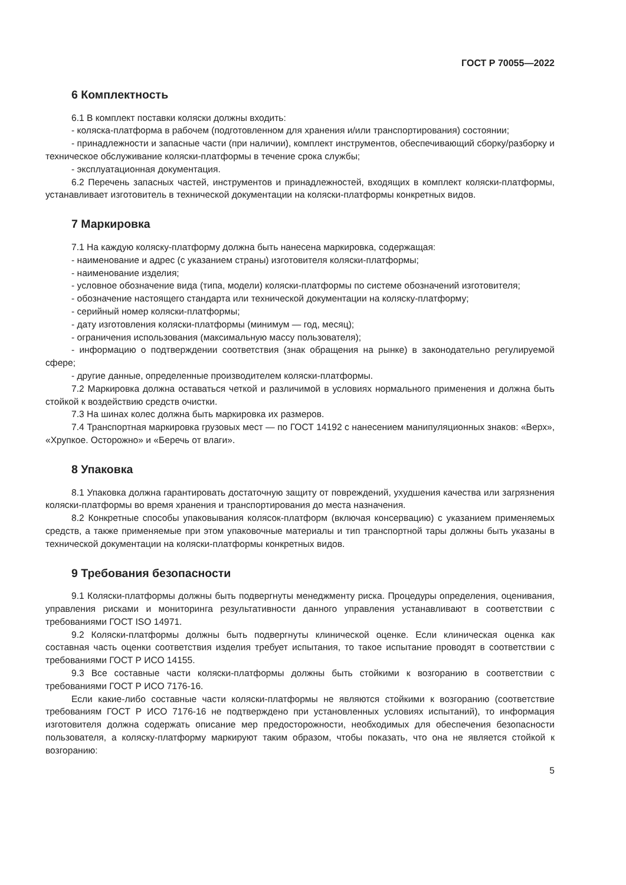ГОСТ Р 70055—2022
6 Комплектность
6.1 В комплект поставки коляски должны входить:
- коляска-платформа в рабочем (подготовленном для хранения и/или транспортирования) состоянии;
- принадлежности и запасные части (при наличии), комплект инструментов, обеспечивающий сборку/разборку и техническое обслуживание коляски-платформы в течение срока службы;
- эксплуатационная документация.
6.2 Перечень запасных частей, инструментов и принадлежностей, входящих в комплект коляски-платформы, устанавливает изготовитель в технической документации на коляски-платформы конкретных видов.
7 Маркировка
7.1 На каждую коляску-платформу должна быть нанесена маркировка, содержащая:
- наименование и адрес (с указанием страны) изготовителя коляски-платформы;
- наименование изделия;
- условное обозначение вида (типа, модели) коляски-платформы по системе обозначений изготовителя;
- обозначение настоящего стандарта или технической документации на коляску-платформу;
- серийный номер коляски-платформы;
- дату изготовления коляски-платформы (минимум — год, месяц);
- ограничения использования (максимальную массу пользователя);
- информацию о подтверждении соответствия (знак обращения на рынке) в законодательно регулируемой сфере;
- другие данные, определенные производителем коляски-платформы.
7.2 Маркировка должна оставаться четкой и различимой в условиях нормального применения и должна быть стойкой к воздействию средств очистки.
7.3 На шинах колес должна быть маркировка их размеров.
7.4 Транспортная маркировка грузовых мест — по ГОСТ 14192 с нанесением манипуляционных знаков: «Верх», «Хрупкое. Осторожно» и «Беречь от влаги».
8 Упаковка
8.1 Упаковка должна гарантировать достаточную защиту от повреждений, ухудшения качества или загрязнения коляски-платформы во время хранения и транспортирования до места назначения.
8.2 Конкретные способы упаковывания колясок-платформ (включая консервацию) с указанием применяемых средств, а также применяемые при этом упаковочные материалы и тип транспортной тары должны быть указаны в технической документации на коляски-платформы конкретных видов.
9 Требования безопасности
9.1 Коляски-платформы должны быть подвергнуты менеджменту риска. Процедуры определения, оценивания, управления рисками и мониторинга результативности данного управления устанавливают в соответствии с требованиями ГОСТ ISO 14971.
9.2 Коляски-платформы должны быть подвергнуты клинической оценке. Если клиническая оценка как составная часть оценки соответствия изделия требует испытания, то такое испытание проводят в соответствии с требованиями ГОСТ Р ИСО 14155.
9.3 Все составные части коляски-платформы должны быть стойкими к возгоранию в соответствии с требованиями ГОСТ Р ИСО 7176-16.
Если какие-либо составные части коляски-платформы не являются стойкими к возгоранию (соответствие требованиям ГОСТ Р ИСО 7176-16 не подтверждено при установленных условиях испытаний), то информация изготовителя должна содержать описание мер предосторожности, необходимых для обеспечения безопасности пользователя, а коляску-платформу маркируют таким образом, чтобы показать, что она не является стойкой к возгоранию:
5